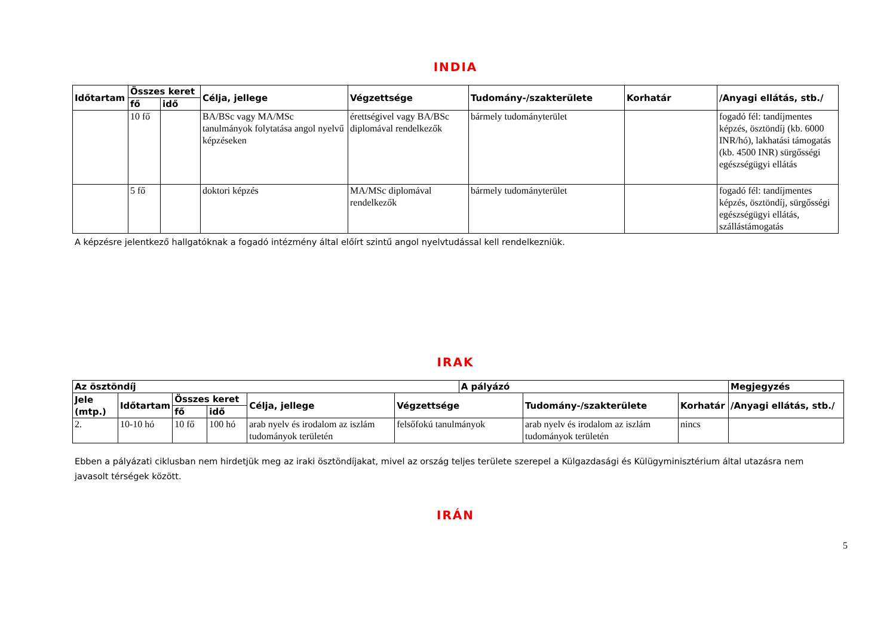INDIA
| Időtartam | Összes keret | | Célja, jellege | Végzettsége | Tudomány-/szakterülete | Korhatár | /Anyagi ellátás, stb./ |
| --- | --- | --- | --- | --- | --- | --- | --- |
| | fő | idő | | | | | |
| | 10 fő | | BA/BSc vagy MA/MSc tanulmányok folytatása angol nyelvű képzéseken | érettségivel vagy BA/BSc diplomával rendelkezők | bármely tudományterület | | fogadó fél: tandíjmentes képzés, ösztöndíj (kb. 6000 INR/hó), lakhatási támogatás (kb. 4500 INR) sürgősségi egészségügyi ellátás |
| | 5 fő | | doktori képzés | MA/MSc diplomával rendelkezők | bármely tudományterület | | fogadó fél: tandíjmentes képzés, ösztöndíj, sürgősségi egészségügyi ellátás, szállástámogatás |
A képzésre jelentkező hallgatóknak a fogadó intézmény által előírt szintű angol nyelvtudással kell rendelkezniük.
IRAK
| Az ösztöndíj | | | | | | A pályázó | | | Megjegyzés |
| --- | --- | --- | --- | --- | --- | --- | --- | --- | --- |
| Jele (mtp.) | Időtartam | Összes keret | | Célja, jellege | Végzettsége | | Tudomány-/szakterülete | Korhatár | /Anyagi ellátás, stb./ |
| | | fő | idő | | | | | | |
| 2. | 10-10 hó | 10 fő | 100 hó | arab nyelv és irodalom az iszlám tudományok területén | felsőfokú tanulmányok | | arab nyelv és irodalom az iszlám tudományok területén | nincs | |
Ebben a pályázati ciklusban nem hirdetjük meg az iraki ösztöndíjakat, mivel az ország teljes területe szerepel a Külgazdasági és Külügyminisztérium által utazásra nem javasolt térségek között.
IRÁN
5